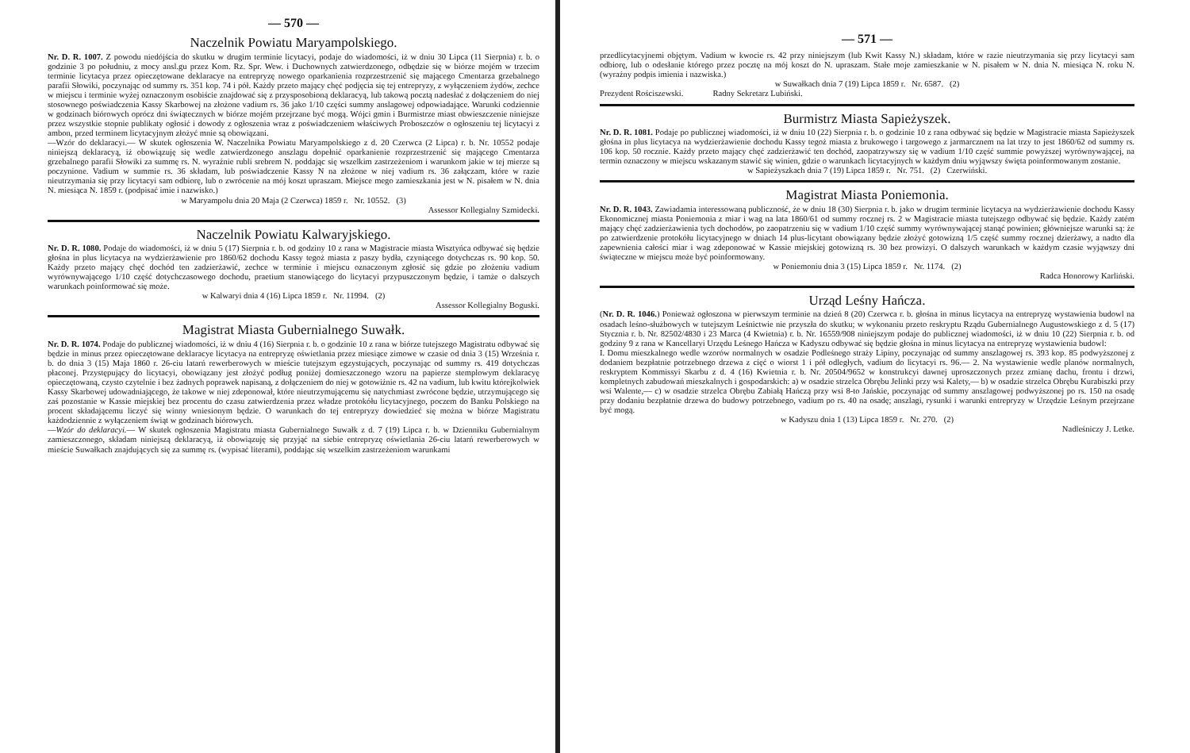— 570 —
Naczelnik Powiatu Maryampolskiego.
Nr. D. R. 1007. Z powodu niedójścia do skutku w drugim terminie licytacyi, podaje do wiadomości, iż w dniu 30 Lipca (11 Sierpnia) r. b. o godzinie 3 po południu, z mocy ansl.gu przez Kom. Rz. Spr. Wew. i Duchownych zatwierdzonego, odbędzie się w biórze mojém w trzecim terminie licytacya przez opieczętowane deklaracye na entrepryzę nowego oparkanienia rozprzestrzenić się mającego Cmentarza grzebalnego parafii Słowiki, poczynając od summy rs. 351 kop. 74 i pół. Każdy przeto mający chęć podjęcia się tej entrepryzy, z wyłączeniem żydów, zechce w miejscu i terminie wyżej oznaczonym osobiście znajdować się z przysposobioną deklaracyą, lub takową pocztą nadesłać z dołączeniem do niej stosownego poświadczenia Kassy Skarbowej na złożone vadium rs. 36 jako 1/10 części summy anslagowej odpowiadające. Warunki codziennie w godzinach biórowych oprócz dni świątecznych w biórze mojém przejrzane być mogą. Wójci gmin i Burmistrze miast obwieszczenie niniejsze przez wszystkie stopnie publikaty ogłosić i dowody z ogłoszenia wraz z poświadczeniem właściwych Proboszczów o ogłoszeniu tej licytacyi z ambon, przed terminem licytacyjnym złożyć mnie są obowiązani.
—Wzór do deklaracyi.— W skutek ogłoszenia W. Naczelnika Powiatu Maryampolskiego z d. 20 Czerwca (2 Lipca) r. b. Nr. 10552 podaje niniejszą deklaracyą, iż obowiązuję się wedle zatwierdzonego anszlagu dopełnić oparkanienie rozprzestrzenić się mającego Cmentarza grzebalnego parafii Słowiki za summę rs. N. wyraźnie rubli srebrem N. poddając się wszelkim zastrzeżeniom i warunkom jakie w tej mierze są poczynione. Vadium w summie rs. 36 składam, lub poświadczenie Kassy N na złożone w niej vadium rs. 36 załączam, które w razie nieutrzymania się przy licytacyi sam odbiorę, lub o zwrócenie na mój koszt upraszam. Miejsce mego zamieszkania jest w N. pisałem w N. dnia N. miesiąca N. 1859 r. (podpisać imie i nazwisko.)
w Maryampolu dnia 20 Maja (2 Czerwca) 1859 r. Nr. 10552. (3)
Assessor Kollegialny Szmidecki.
Naczelnik Powiatu Kalwaryjskiego.
Nr. D. R. 1080. Podaje do wiadomości, iż w dniu 5 (17) Sierpnia r. b. od godziny 10 z rana w Magistracie miasta Wisztyńca odbywać się będzie głośna in plus licytacya na wydzierżawienie pro 1860/62 dochodu Kassy tegoż miasta z paszy bydła, czyniącego dotychczas rs. 90 kop. 50. Każdy przeto mający chęć dochód ten zadzierżawić, zechce w terminie i miejscu oznaczonym zgłosić się gdzie po złożeniu vadium wyrównywającego 1/10 część dotychczasowego dochodu, praetium stanowiącego do licytacyi przypuszczonym będzie, i tamże o dalszych warunkach poinformować się może.
w Kalwaryi dnia 4 (16) Lipca 1859 r. Nr. 11994. (2)
Assessor Kollegialny Boguski.
Magistrat Miasta Gubernialnego Suwałk.
Nr. D. R. 1074. Podaje do publicznej wiadomości, iż w dniu 4 (16) Sierpnia r. b. o godzinie 10 z rana w biórze tutejszego Magistratu odbywać się będzie in minus przez opieczętowane deklaracye licytacya na entrepryzę oświetlania przez miesiące zimowe w czasie od dnia 3 (15) Września r. b. do dnia 3 (15) Maja 1860 r. 26-ciu latarń rewerberowych w mieście tutejszym egzystujących, poczynając od summy rs. 419 dotychczas płaconej. Przystępujący do licytacyi, obowiązany jest złożyć podług poniżej domieszczonego wzoru na papierze stemplowym deklaracyę opieczętowaną, czysto czytelnie i bez żadnych poprawek napisaną, z dołączeniem do niej w gotowiźnie rs. 42 na vadium, lub kwitu którejkolwiek Kassy Skarbowej udowadniającego, że takowe w niej zdeponował, które nieutrzymującemu się natychmiast zwrócone będzie, utrzymującego się zaś pozostanie w Kassie miejskiej bez procentu do czasu zatwierdzenia przez władze protokółu licytacyjnego, poczem do Banku Polskiego na procent składającemu liczyć się winny wniesionym będzie. O warunkach do tej entrepryzy dowiedzieć się można w biórze Magistratu każdodziennie z wyłączeniem świąt w godzinach biórowych.
—Wzór do deklaracyi.— W skutek ogłoszenia Magistratu miasta Gubernialnego Suwałk z d. 7 (19) Lipca r. b. w Dzienniku Gubernialnym zamieszczonego, składam niniejszą deklaracyą, iż obowiązuję się przyjąć na siebie entrepryzę oświetlania 26-ciu latarń rewerberowych w mieście Suwałkach znajdujących się za summę rs. (wypisać literami), poddając się wszelkim zastrzeżeniom warunkami
— 571 —
przedlicytacyjnemi objętym. Vadium w kwocie rs. 42 przy niniejszym (lub Kwit Kassy N.) składam, które w razie nieutrzymania się przy licytacyi sam odbiorę, lub o odesłanie którego przez pocztę na mój koszt do N. upraszam. Stałe moje zamieszkanie w N. pisałem w N. dnia N. miesiąca N. roku N. (wyraźny podpis imienia i nazwiska.)
w Suwałkach dnia 7 (19) Lipca 1859 r. Nr. 6587. (2)
Prezydent Rościszewski. Radny Sekretarz Lubiński.
Burmistrz Miasta Sapieżyszek.
Nr. D. R. 1081. Podaje po publicznej wiadomości, iż w dniu 10 (22) Sierpnia r. b. o godzinie 10 z rana odbywać się będzie w Magistracie miasta Sapieżyszek głośna in plus licytacya na wydzierżawienie dochodu Kassy tegoż miasta z brukowego i targowego z jarmarcznem na lat trzy to jest 1860/62 od summy rs. 106 kop. 50 rocznie. Każdy przeto mający chęć zadzierżawić ten dochód, zaopatrzywszy się w vadium 1/10 część summie powyższej wyrównywającej, na termin oznaczony w miejscu wskazanym stawić się winien, gdzie o warunkach licytacyjnych w każdym dniu wyjąwszy święta poinformowanym zostanie.
w Sapieżyszkach dnia 7 (19) Lipca 1859 r. Nr. 751. (2) Czerwiński.
Magistrat Miasta Poniemonia.
Nr. D. R. 1043. Zawiadamia interessowaną publiczność, że w dniu 18 (30) Sierpnia r. b. jako w drugim terminie licytacya na wydzierżawienie dochodu Kassy Ekonomicznej miasta Poniemonia z miar i wag na lata 1860/61 od summy rocznej rs. 2 w Magistracie miasta tutejszego odbywać się będzie. Każdy zatém mający chęć zadzierżawienia tych dochodów, po zaopatrzeniu się w vadium 1/10 część summy wyrównywającej stanąć powinien; główniejsze warunki są: że po zatwierdzenie protokółu licytacyjnego w dniach 14 plus-licytant obowiązany będzie złożyć gotowizną 1/5 część summy rocznej dzierżawy, a nadto dla zapewnienia całości miar i wag zdeponować w Kassie miejskiej gotowizną rs. 30 bez prowizyi. O dalszych warunkach w każdym czasie wyjąwszy dni świąteczne w miejscu może być poinformowany.
w Poniemoniu dnia 3 (15) Lipca 1859 r. Nr. 1174. (2)
Radca Honorowy Karliński.
Urząd Leśny Hańcza.
(Nr. D. R. 1046.) Ponieważ ogłoszona w pierwszym terminie na dzień 8 (20) Czerwca r. b. głośna in minus licytacya na entrepryzę wystawienia budowl na osadach leśno-służbowych w tutejszym Leśnictwie nie przyszła do skutku; w wykonaniu przeto reskryptu Rządu Gubernialnego Augustowskiego z d. 5 (17) Stycznia r. b. Nr. 82502/4830 i 23 Marca (4 Kwietnia) r. b. Nr. 16559/908 niniejszym podaje do publicznej wiadomości, iż w dniu 10 (22) Sierpnia r. b. od godziny 9 z rana w Kancellaryi Urzędu Leśnego Hańcza w Kadyszu odbywać się będzie głośna in minus licytacya na entrepryzę wystawienia budowl:
I. Domu mieszkalnego wedle wzorów normalnych w osadzie Podleśnego straży Lipiny, poczynając od summy anszlagowej rs. 393 kop. 85 podwyższonej z dodaniem bezpłatnie potrzebnego drzewa z cięć o wiorst 1 i pół odległych, vadium do licytacyi rs. 96.— 2. Na wystawienie wedle planów normalnych, reskryptem Kommissyi Skarbu z d. 4 (16) Kwietnia r. b. Nr. 20504/9652 w konstrukcyi dawnej uproszczonych przez zmianę dachu, frontu i drzwi, kompletnych zabudowań mieszkalnych i gospodarskich: a) w osadzie strzelca Obrębu Jelinki przy wsi Kalety,— b) w osadzie strzelca Obrębu Kurabiszki przy wsi Walente,— c) w osadzie strzelca Obrębu Zabiałą Hańczą przy wsi 8-to Jańskie, poczynając od summy anszlagowej podwyższonej po rs. 150 na osadę przy dodaniu bezpłatnie drzewa do budowy potrzebnego, vadium po rs. 40 na osadę; anszlagi, rysunki i warunki entrepryzy w Urzędzie Leśnym przejrzane być mogą.
w Kadyszu dnia 1 (13) Lipca 1859 r. Nr. 270. (2)
Nadleśniczy J. Letke.